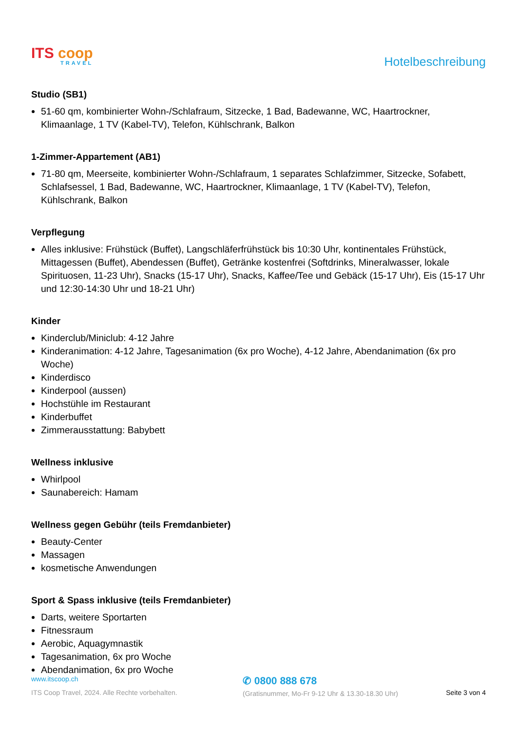ITS coop
TRAVEL
Hotelbeschreibung
Studio (SB1)
51-60 qm, kombinierter Wohn-/Schlafraum, Sitzecke, 1 Bad, Badewanne, WC, Haartrockner, Klimaanlage, 1 TV (Kabel-TV), Telefon, Kühlschrank, Balkon
1-Zimmer-Appartement (AB1)
71-80 qm, Meerseite, kombinierter Wohn-/Schlafraum, 1 separates Schlafzimmer, Sitzecke, Sofabett, Schlafsessel, 1 Bad, Badewanne, WC, Haartrockner, Klimaanlage, 1 TV (Kabel-TV), Telefon, Kühlschrank, Balkon
Verpflegung
Alles inklusive: Frühstück (Buffet), Langschläferfrühstück bis 10:30 Uhr, kontinentales Frühstück, Mittagessen (Buffet), Abendessen (Buffet), Getränke kostenfrei (Softdrinks, Mineralwasser, lokale Spirituosen, 11-23 Uhr), Snacks (15-17 Uhr), Snacks, Kaffee/Tee und Gebäck (15-17 Uhr), Eis (15-17 Uhr und 12:30-14:30 Uhr und 18-21 Uhr)
Kinder
Kinderclub/Miniclub: 4-12 Jahre
Kinderanimation: 4-12 Jahre, Tagesanimation (6x pro Woche), 4-12 Jahre, Abendanimation (6x pro Woche)
Kinderdisco
Kinderpool (aussen)
Hochstühle im Restaurant
Kinderbuffet
Zimmerausstattung: Babybett
Wellness inklusive
Whirlpool
Saunabereich: Hamam
Wellness gegen Gebühr (teils Fremdanbieter)
Beauty-Center
Massagen
kosmetische Anwendungen
Sport & Spass inklusive (teils Fremdanbieter)
Darts, weitere Sportarten
Fitnessraum
Aerobic, Aquagymnastik
Tagesanimation, 6x pro Woche
Abendanimation, 6x pro Woche
www.itscoop.ch
ITS Coop Travel, 2024. Alle Rechte vorbehalten.
✆ 0800 888 678
(Gratisnummer, Mo-Fr 9-12 Uhr & 13.30-18.30 Uhr)
Seite 3 von 4